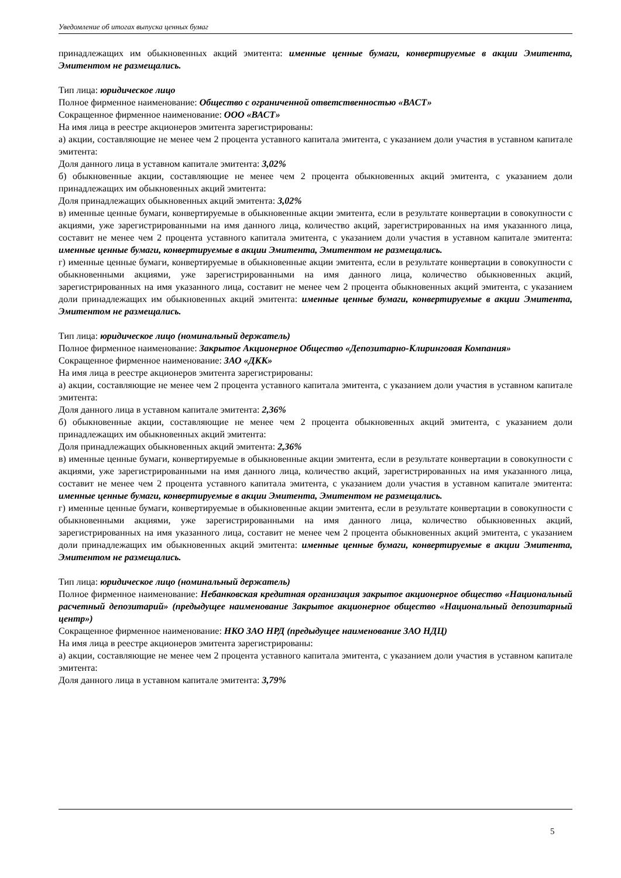Уведомление об итогах выпуска ценных бумаг
принадлежащих им обыкновенных акций эмитента: именные ценные бумаги, конвертируемые в акции Эмитента, Эмитентом не размещались.
Тип лица: юридическое лицо
Полное фирменное наименование: Общество с ограниченной ответственностью «ВАСТ»
Сокращенное фирменное наименование: ООО «ВАСТ»
На имя лица в реестре акционеров эмитента зарегистрированы:
а) акции, составляющие не менее чем 2 процента уставного капитала эмитента, с указанием доли участия в уставном капитале эмитента:
Доля данного лица в уставном капитале эмитента: 3,02%
б) обыкновенные акции, составляющие не менее чем 2 процента обыкновенных акций эмитента, с указанием доли принадлежащих им обыкновенных акций эмитента:
Доля принадлежащих обыкновенных акций эмитента: 3,02%
в) именные ценные бумаги, конвертируемые в обыкновенные акции эмитента, если в результате конвертации в совокупности с акциями, уже зарегистрированными на имя данного лица, количество акций, зарегистрированных на имя указанного лица, составит не менее чем 2 процента уставного капитала эмитента, с указанием доли участия в уставном капитале эмитента: именные ценные бумаги, конвертируемые в акции Эмитента, Эмитентом не размещались.
г) именные ценные бумаги, конвертируемые в обыкновенные акции эмитента, если в результате конвертации в совокупности с обыкновенными акциями, уже зарегистрированными на имя данного лица, количество обыкновенных акций, зарегистрированных на имя указанного лица, составит не менее чем 2 процента обыкновенных акций эмитента, с указанием доли принадлежащих им обыкновенных акций эмитента: именные ценные бумаги, конвертируемые в акции Эмитента, Эмитентом не размещались.
Тип лица: юридическое лицо (номинальный держатель)
Полное фирменное наименование: Закрытое Акционерное Общество «Депозитарно-Клиринговая Компания»
Сокращенное фирменное наименование: ЗАО «ДКК»
На имя лица в реестре акционеров эмитента зарегистрированы:
а) акции, составляющие не менее чем 2 процента уставного капитала эмитента, с указанием доли участия в уставном капитале эмитента:
Доля данного лица в уставном капитале эмитента: 2,36%
б) обыкновенные акции, составляющие не менее чем 2 процента обыкновенных акций эмитента, с указанием доли принадлежащих им обыкновенных акций эмитента:
Доля принадлежащих обыкновенных акций эмитента: 2,36%
в) именные ценные бумаги, конвертируемые в обыкновенные акции эмитента, если в результате конвертации в совокупности с акциями, уже зарегистрированными на имя данного лица, количество акций, зарегистрированных на имя указанного лица, составит не менее чем 2 процента уставного капитала эмитента, с указанием доли участия в уставном капитале эмитента: именные ценные бумаги, конвертируемые в акции Эмитента, Эмитентом не размещались.
г) именные ценные бумаги, конвертируемые в обыкновенные акции эмитента, если в результате конвертации в совокупности с обыкновенными акциями, уже зарегистрированными на имя данного лица, количество обыкновенных акций, зарегистрированных на имя указанного лица, составит не менее чем 2 процента обыкновенных акций эмитента, с указанием доли принадлежащих им обыкновенных акций эмитента: именные ценные бумаги, конвертируемые в акции Эмитента, Эмитентом не размещались.
Тип лица: юридическое лицо (номинальный держатель)
Полное фирменное наименование: Небанковская кредитная организация закрытое акционерное общество «Национальный расчетный депозитарий» (предыдущее наименование Закрытое акционерное общество «Национальный депозитарный центр»)
Сокращенное фирменное наименование: НКО ЗАО НРД (предыдущее наименование ЗАО НДЦ)
На имя лица в реестре акционеров эмитента зарегистрированы:
а) акции, составляющие не менее чем 2 процента уставного капитала эмитента, с указанием доли участия в уставном капитале эмитента:
Доля данного лица в уставном капитале эмитента: 3,79%
5